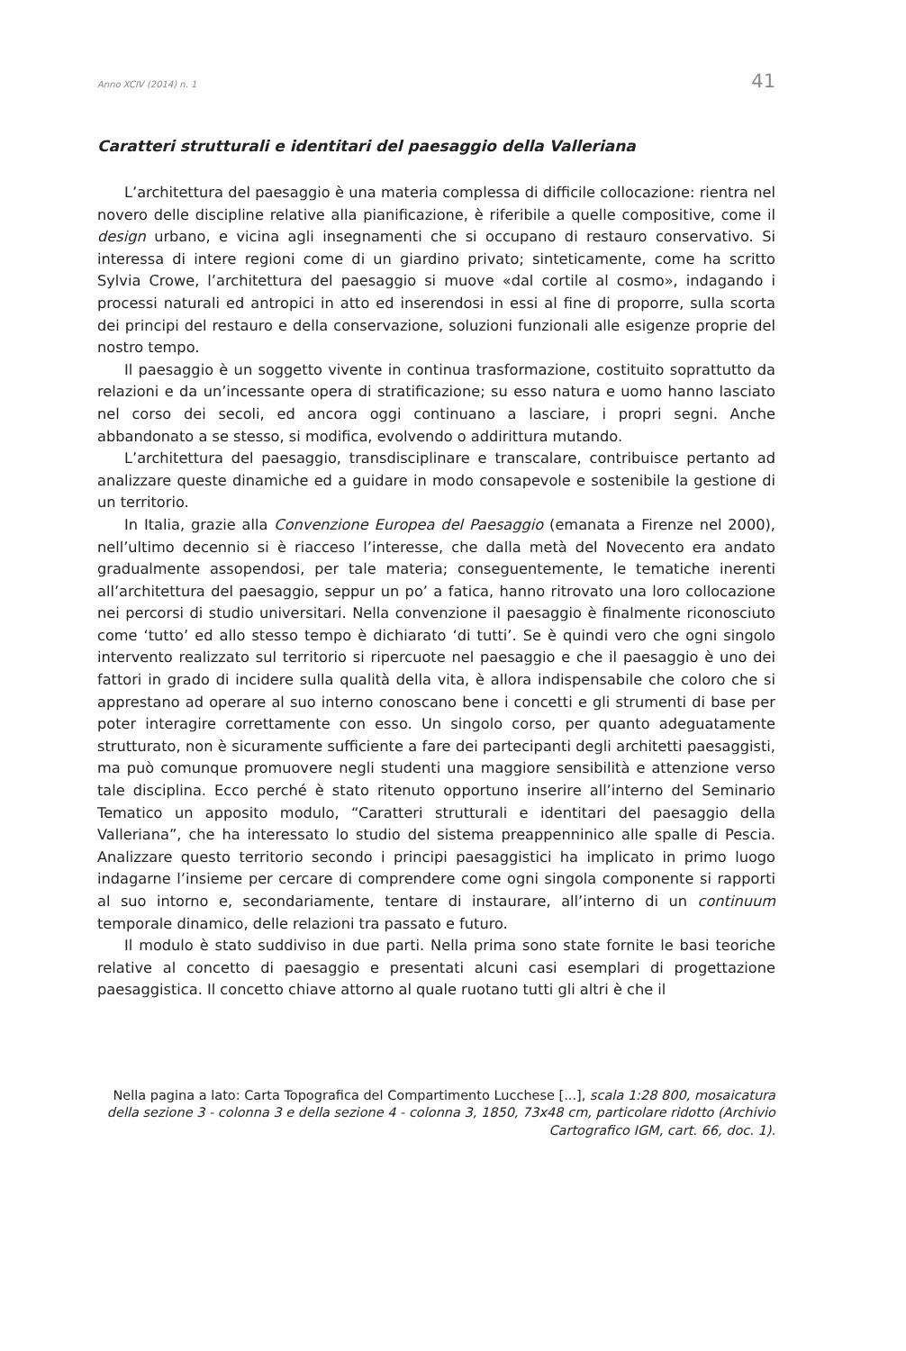Anno XCIV (2014) n. 1 41
Caratteri strutturali e identitari del paesaggio della Valleriana
L’architettura del paesaggio è una materia complessa di difficile collocazione: rientra nel novero delle discipline relative alla pianificazione, è riferibile a quelle compositive, come il design urbano, e vicina agli insegnamenti che si occupano di restauro conservativo. Si interessa di intere regioni come di un giardino privato; sinteticamente, come ha scritto Sylvia Crowe, l’architettura del paesaggio si muove «dal cortile al cosmo», indagando i processi naturali ed antropici in atto ed inserendosi in essi al fine di proporre, sulla scorta dei principi del restauro e della conservazione, soluzioni funzionali alle esigenze proprie del nostro tempo.
Il paesaggio è un soggetto vivente in continua trasformazione, costituito soprattutto da relazioni e da un’incessante opera di stratificazione; su esso natura e uomo hanno lasciato nel corso dei secoli, ed ancora oggi continuano a lasciare, i propri segni. Anche abbandonato a se stesso, si modifica, evolvendo o addirittura mutando.
L’architettura del paesaggio, transdisciplinare e transcalare, contribuisce pertanto ad analizzare queste dinamiche ed a guidare in modo consapevole e sostenibile la gestione di un territorio.
In Italia, grazie alla Convenzione Europea del Paesaggio (emanata a Firenze nel 2000), nell’ultimo decennio si è riacceso l’interesse, che dalla metà del Novecento era andato gradualmente assopendosi, per tale materia; conseguentemente, le tematiche inerenti all’architettura del paesaggio, seppur un po’ a fatica, hanno ritrovato una loro collocazione nei percorsi di studio universitari. Nella convenzione il paesaggio è finalmente riconosciuto come ‘tutto’ ed allo stesso tempo è dichiarato ‘di tutti’. Se è quindi vero che ogni singolo intervento realizzato sul territorio si ripercuote nel paesaggio e che il paesaggio è uno dei fattori in grado di incidere sulla qualità della vita, è allora indispensabile che coloro che si apprestano ad operare al suo interno conoscano bene i concetti e gli strumenti di base per poter interagire correttamente con esso. Un singolo corso, per quanto adeguatamente strutturato, non è sicuramente sufficiente a fare dei partecipanti degli architetti paesaggisti, ma può comunque promuovere negli studenti una maggiore sensibilità e attenzione verso tale disciplina. Ecco perché è stato ritenuto opportuno inserire all’interno del Seminario Tematico un apposito modulo, “Caratteri strutturali e identitari del paesaggio della Valleriana”, che ha interessato lo studio del sistema preappenninico alle spalle di Pescia. Analizzare questo territorio secondo i principi paesaggistici ha implicato in primo luogo indagarne l’insieme per cercare di comprendere come ogni singola componente si rapporti al suo intorno e, secondariamente, tentare di instaurare, all’interno di un continuum temporale dinamico, delle relazioni tra passato e futuro.
Il modulo è stato suddiviso in due parti. Nella prima sono state fornite le basi teoriche relative al concetto di paesaggio e presentati alcuni casi esemplari di progettazione paesaggistica. Il concetto chiave attorno al quale ruotano tutti gli altri è che il
Nella pagina a lato: Carta Topografica del Compartimento Lucchese [...], scala 1:28 800, mosaicatura della sezione 3 - colonna 3 e della sezione 4 - colonna 3, 1850, 73x48 cm, particolare ridotto (Archivio Cartografico IGM, cart. 66, doc. 1).